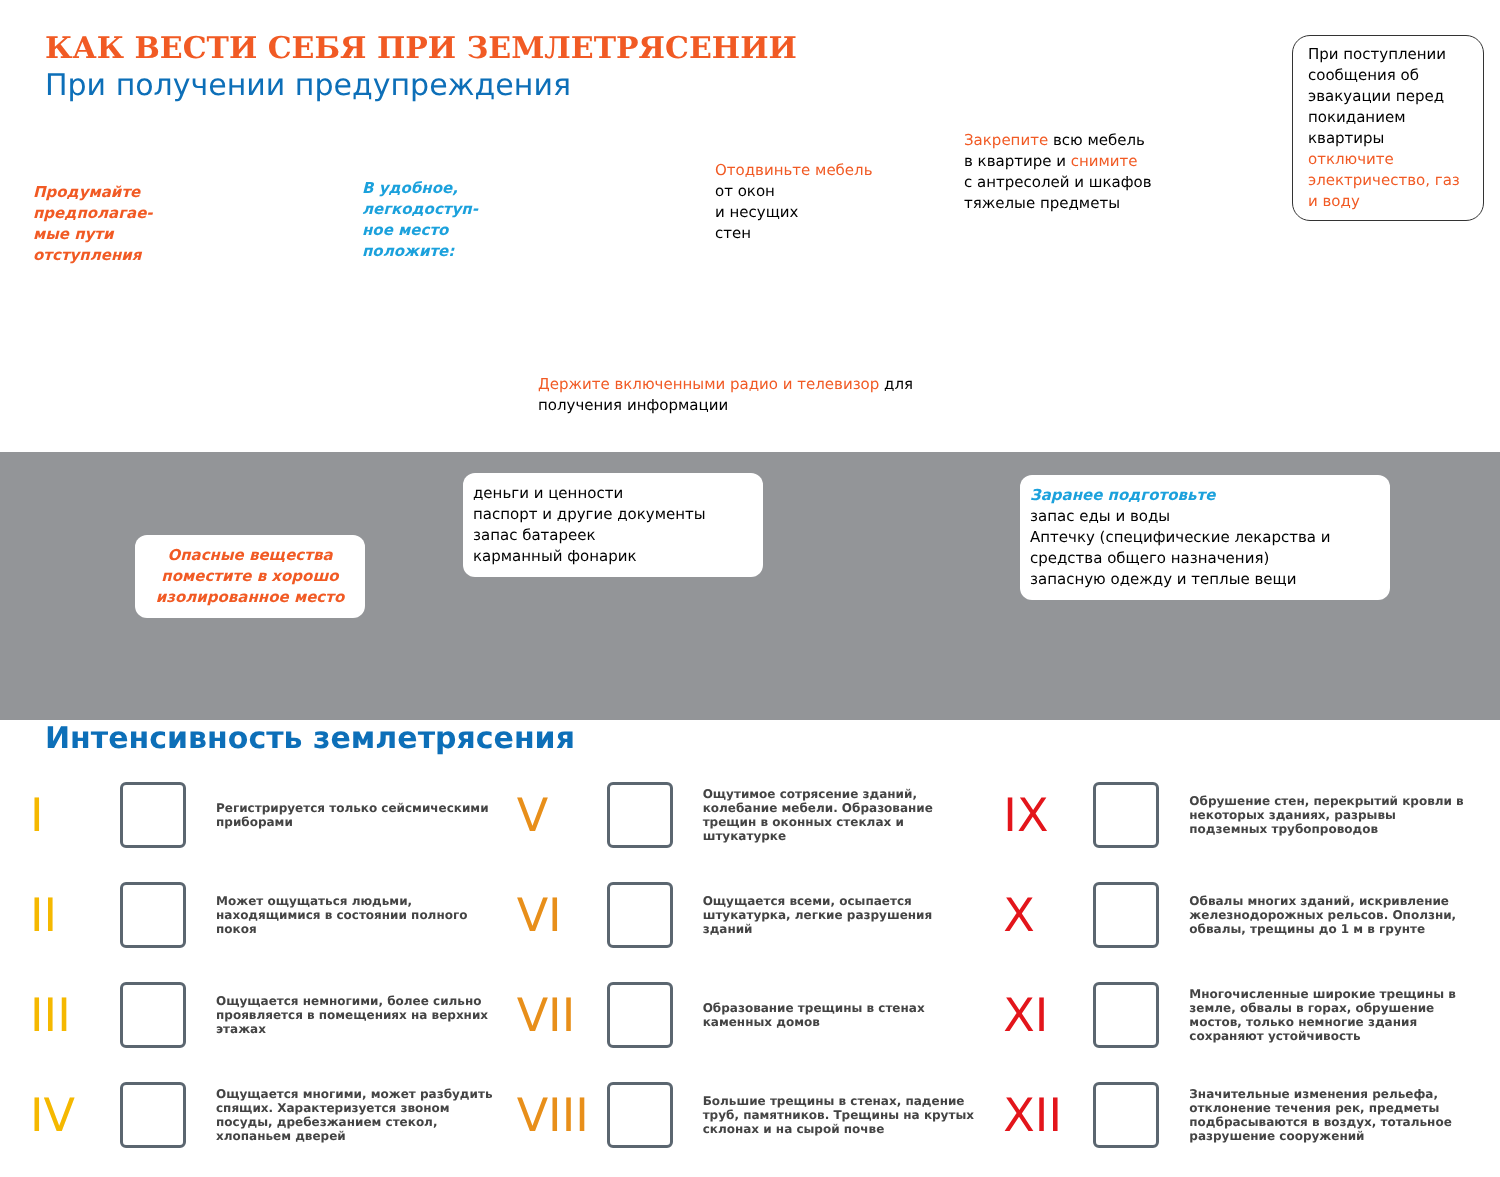КАК ВЕСТИ СЕБЯ ПРИ ЗЕМЛЕТРЯСЕНИИ
При получении предупреждения
Продумайте
предполагае-
мые пути
отступления
В удобное,
легкодоступ-
ное место
положите:
Отодвиньте мебель
от окон
и несущих
стен
Закрепите всю мебель
в квартире и снимите
с антресолей и шкафов
тяжелые предметы
При поступлении сообщения об эвакуации перед покиданием квартиры отключите электричество, газ и воду
Держите включенными радио и телевизор для
получения информации
Опасные вещества поместите в хорошо изолированное место
деньги и ценности
паспорт и другие документы
запас батареек
карманный фонарик
Заранее подготовьте
запас еды и воды
Аптечку (специфические лекарства и средства общего назначения)
запасную одежду и теплые вещи
Интенсивность землетрясения
I
Регистрируется только сейсмическими приборами
II
Может ощущаться людьми, находящимися в состоянии полного покоя
III
Ощущается немногими, более сильно проявляется в помещениях на верхних этажах
IV
Ощущается многими, может разбудить спящих. Характеризуется звоном посуды, дребезжанием стекол, хлопаньем дверей
V
Ощутимое сотрясение зданий, колебание мебели. Образование трещин в оконных стеклах и штукатурке
VI
Ощущается всеми, осыпается штукатурка, легкие разрушения зданий
VII
Образование трещины в стенах каменных домов
VIII
Большие трещины в стенах, падение труб, памятников. Трещины на крутых склонах и на сырой почве
IX
Обрушение стен, перекрытий кровли в некоторых зданиях, разрывы подземных трубопроводов
X
Обвалы многих зданий, искривление железнодорожных рельсов. Оползни, обвалы, трещины до 1 м в грунте
XI
Многочисленные широкие трещины в земле, обвалы в горах, обрушение мостов, только немногие здания сохраняют устойчивость
XII
Значительные изменения рельефа, отклонение течения рек, предметы подбрасываются в воздух, тотальное разрушение сооружений